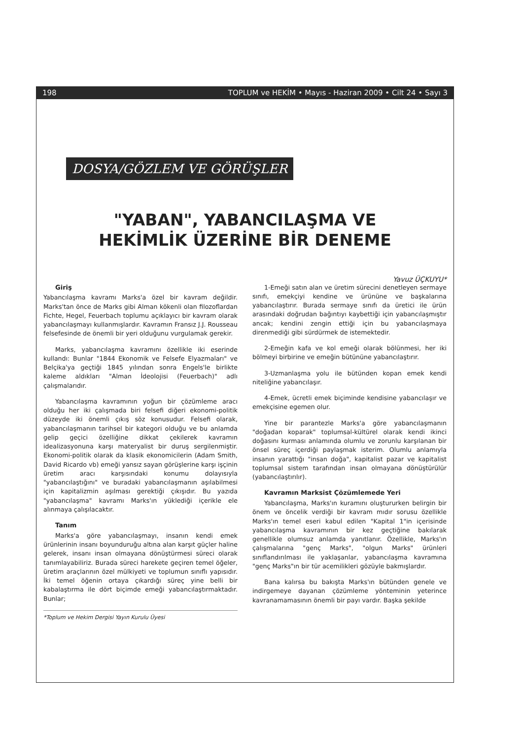198 TOPLUM ve HEKİM • Mayıs - Haziran 2009 • Cilt 24 • Sayı 3
DOSYA/GÖZLEM VE GÖRÜŞLER
"YABAN", YABANCILAŞMA VE
HEKİMLİK ÜZERİNE BİR DENEME
Yavuz ÜÇKUYU*
Giriş
Yabancılaşma kavramı Marks'a özel bir kavram değildir. Marks'tan önce de Marks gibi Alman kökenli olan filozoflardan Fichte, Hegel, Feuerbach toplumu açıklayıcı bir kavram olarak yabancılaşmayı kullanmışlardır. Kavramın Fransız J.J. Rousseau felsefesinde de önemli bir yeri olduğunu vurgulamak gerekir.
Marks, yabancılaşma kavramını özellikle iki eserinde kullandı: Bunlar "1844 Ekonomik ve Felsefe Elyazmaları" ve Belçika'ya geçtiği 1845 yılından sonra Engels'le birlikte kaleme aldıkları "Alman İdeolojisi (Feuerbach)" adlı çalışmalarıdır.
Yabancılaşma kavramının yoğun bir çözümleme aracı olduğu her iki çalışmada biri felsefi diğeri ekonomi-politik düzeyde iki önemli çıkış söz konusudur. Felsefi olarak, yabancılaşmanın tarihsel bir kategori olduğu ve bu anlamda gelip geçici özelliğine dikkat çekilerek kavramın idealizasyonuna karşı materyalist bir duruş sergilenmiştir. Ekonomi-politik olarak da klasik ekonomicilerin (Adam Smith, David Ricardo vb) emeği yansız sayan görüşlerine karşı işçinin üretim aracı karşısındaki konumu dolayısıyla "yabancılaştığını" ve buradaki yabancılaşmanın aşılabilmesi için kapitalizmin aşılması gerektiği çıkışıdır. Bu yazıda "yabancılaşma" kavramı Marks'ın yüklediği içerikle ele alınmaya çalışılacaktır.
Tanım
Marks'a göre yabancılaşmayı, insanın kendi emek ürünlerinin insanı boyunduruğu altına alan karşıt güçler haline gelerek, insanı insan olmayana dönüştürmesi süreci olarak tanımlayabiliriz. Burada süreci harekete geçiren temel öğeler, üretim araçlarının özel mülkiyeti ve toplumun sınıflı yapısıdır. İki temel öğenin ortaya çıkardığı süreç yine belli bir kabalaştırma ile dört biçimde emeği yabancılaştırmaktadır. Bunlar;
*Toplum ve Hekim Dergisi Yayın Kurulu Üyesi
1-Emeği satın alan ve üretim sürecini denetleyen sermaye sınıfı, emekçiyi kendine ve ürününe ve başkalarına yabancılaştırır. Burada sermaye sınıfı da üretici ile ürün arasındaki doğrudan bağıntıyı kaybettiği için yabancılaşmıştır ancak; kendini zengin ettiği için bu yabancılaşmaya direnmediği gibi sürdürmek de istemektedir.
2-Emeğin kafa ve kol emeği olarak bölünmesi, her iki bölmeyi birbirine ve emeğin bütününe yabancılaştırır.
3-Uzmanlaşma yolu ile bütünden kopan emek kendi niteliğine yabancılaşır.
4-Emek, ücretli emek biçiminde kendisine yabancılaşır ve emekçisine egemen olur.
Yine bir parantezle Marks'a göre yabancılaşmanın "doğadan koparak" toplumsal-kültürel olarak kendi ikinci doğasını kurması anlamında olumlu ve zorunlu karşılanan bir önsel süreç içerdiği paylaşmak isterim. Olumlu anlamıyla insanın yarattığı "insan doğa", kapitalist pazar ve kapitalist toplumsal sistem tarafından insan olmayana dönüştürülür (yabancılaştırılır).
Kavramın Marksist Çözümlemede Yeri
Yabancılaşma, Marks'ın kuramını oluştururken belirgin bir önem ve öncelik verdiği bir kavram mıdır sorusu özellikle Marks'ın temel eseri kabul edilen "Kapital 1"in içerisinde yabancılaşma kavramının bir kez geçtiğine bakılarak genellikle olumsuz anlamda yanıtlanır. Özellikle, Marks'ın çalışmalarına "genç Marks", "olgun Marks" ürünleri sınıflandırılması ile yaklaşanlar, yabancılaşma kavramına "genç Marks"ın bir tür acemilikleri gözüyle bakmışlardır.
Bana kalırsa bu bakışta Marks'ın bütünden genele ve indirgemeye dayanan çözümleme yönteminin yeterince kavranamamasının önemli bir payı vardır. Başka şekilde